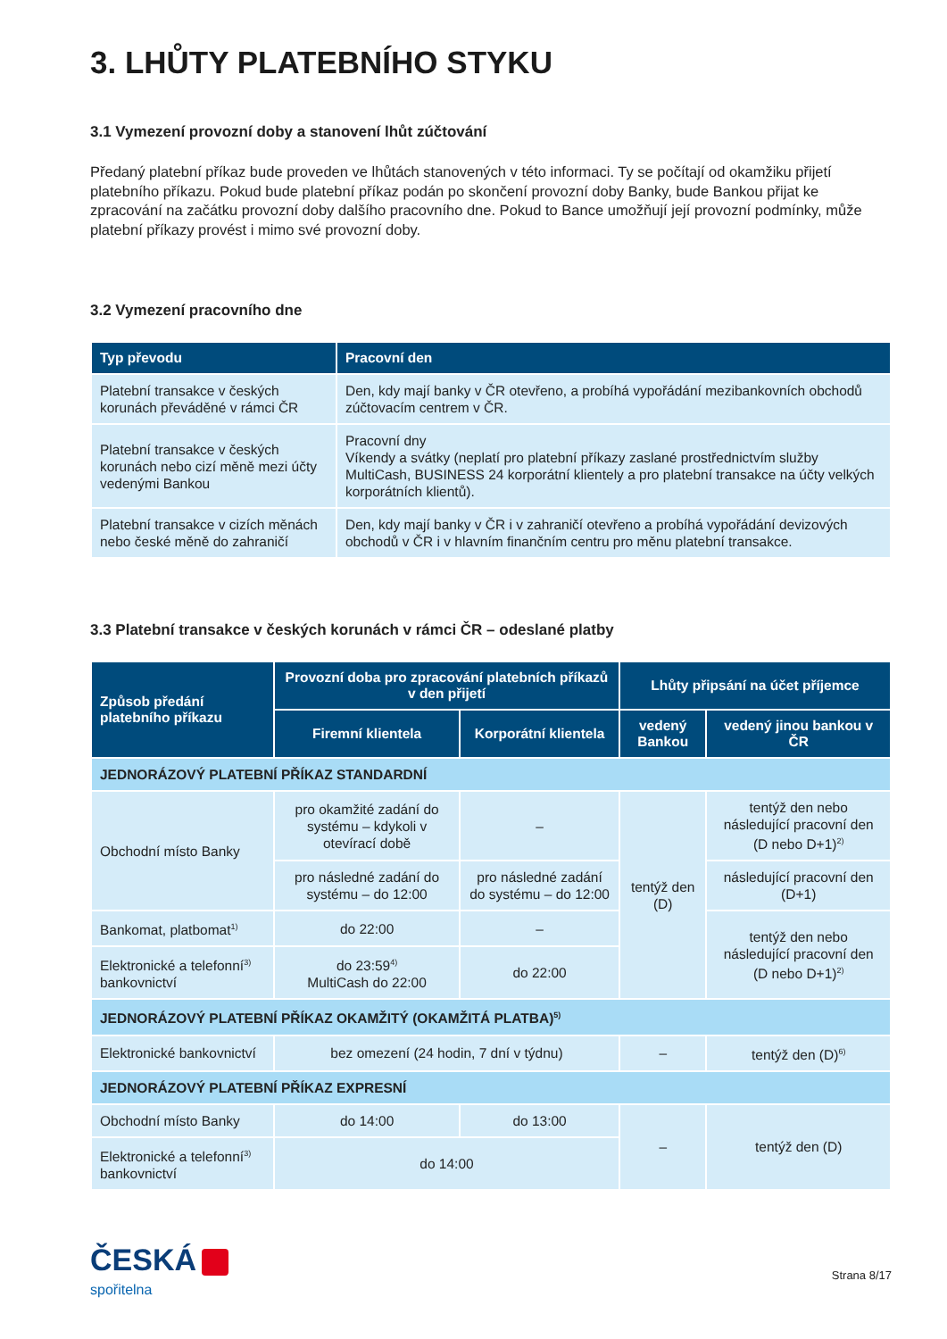3. LHŮTY PLATEBNÍHO STYKU
3.1 Vymezení provozní doby a stanovení lhůt zúčtování
Předaný platební příkaz bude proveden ve lhůtách stanovených v této informaci. Ty se počítají od okamžiku přijetí platebního příkazu. Pokud bude platební příkaz podán po skončení provozní doby Banky, bude Bankou přijat ke zpracování na začátku provozní doby dalšího pracovního dne. Pokud to Bance umožňují její provozní podmínky, může platební příkazy provést i mimo své provozní doby.
3.2 Vymezení pracovního dne
| Typ převodu | Pracovní den |
| --- | --- |
| Platební transakce v českých korunách převáděné v rámci ČR | Den, kdy mají banky v ČR otevřeno, a probíhá vypořádání mezibankovních obchodů zúčtovacím centrem v ČR. |
| Platební transakce v českých korunách nebo cizí měně mezi účty vedenými Bankou | Pracovní dny Víkendy a svátky (neplatí pro platební příkazy zaslané prostřednictvím služby MultiCash, BUSINESS 24 korporátní klientely a pro platební transakce na účty velkých korporátních klientů). |
| Platební transakce v cizích měnách nebo české měně do zahraničí | Den, kdy mají banky v ČR i v zahraničí otevřeno a probíhá vypořádání devizových obchodů v ČR i v hlavním finančním centru pro měnu platební transakce. |
3.3 Platební transakce v českých korunách v rámci ČR – odeslané platby
| Způsob předání platebního příkazu | Provozní doba pro zpracování platebních příkazů v den přijetí | | Lhůty připsání na účet příjemce | |
| --- | --- | --- | --- | --- |
| | Firemní klientela | Korporátní klientela | vedený Bankou | vedený jinou bankou v ČR |
| JEDNORÁZOVÝ PLATEBNÍ PŘÍKAZ STANDARDNÍ | | | | |
| Obchodní místo Banky | pro okamžité zadání do systému – kdykoli v otevírací době | – | tentýž den (D) | tentýž den nebo následující pracovní den (D nebo D+1)<sup>2)</sup> |
| | pro následné zadání do systému – do 12:00 | pro následné zadání do systému – do 12:00 | | následující pracovní den (D+1) |
| Bankomat, platbomat<sup>1)</sup> | do 22:00 | – | | tentýž den nebo následující pracovní den (D nebo D+1)<sup>2)</sup> |
| Elektronické a telefonní<sup>3)</sup> bankovnictví | do 23:59<sup>4)</sup> MultiCash do 22:00 | do 22:00 | | |
| JEDNORÁZOVÝ PLATEBNÍ PŘÍKAZ OKAMŽITÝ (OKAMŽITÁ PLATBA)<sup>5)</sup> | | | | |
| Elektronické bankovnictví | bez omezení (24 hodin, 7 dní v týdnu) | | – | tentýž den (D)<sup>6)</sup> |
| JEDNORÁZOVÝ PLATEBNÍ PŘÍKAZ EXPRESNÍ | | | | |
| Obchodní místo Banky | do 14:00 | do 13:00 | – | tentýž den (D) |
| Elektronické a telefonní<sup>3)</sup> bankovnictví | do 14:00 | | | |
ČESKÁ
spořitelna
Strana 8/17